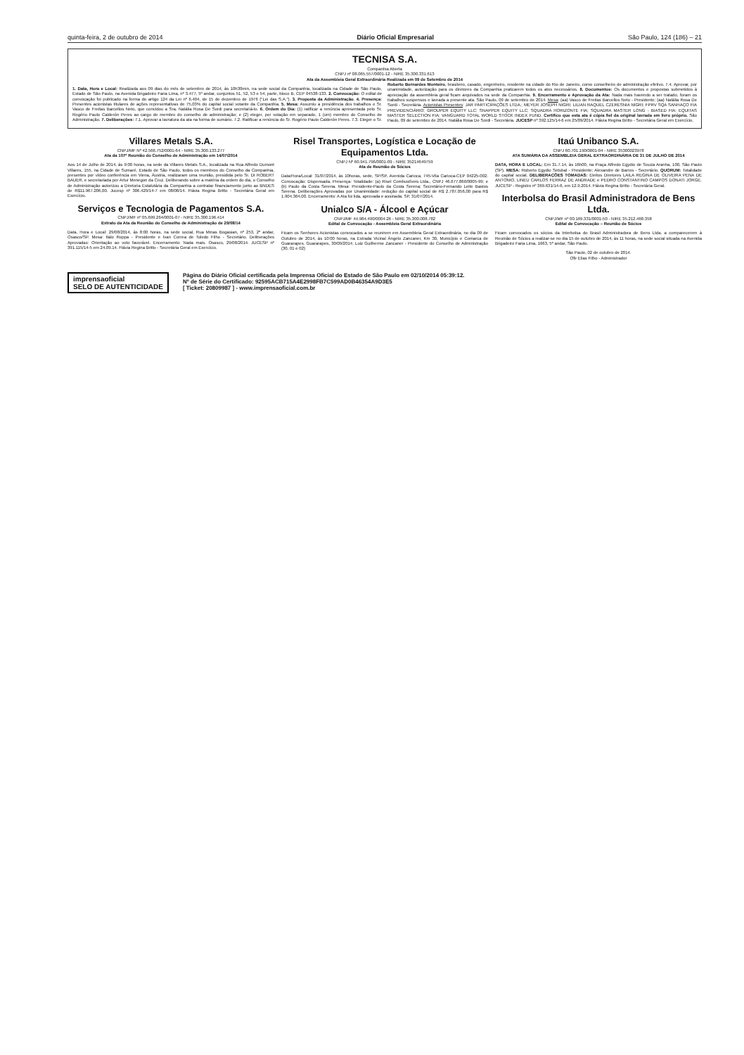quinta-feira, 2 de outubro de 2014 Diário Oficial Empresarial São Paulo, 124 (186) – 21
TECNISA S.A.
Companhia Aberta
CNPJ nº 08.065.557/0001-12 - NIRE 35.300.331.613
Ata da Assembleia Geral Extraordinária Realizada em 09 de Setembro de 2014
1. Data, Hora e Local: Realizada aos 09 dias do mês de setembro de 2014, às 10h30min, na sede social da Companhia, localizada na Cidade de São Paulo, Estado de São Paulo, na Avenida Brigadeiro Faria Lima, nº 3.477, 5º andar, conjuntos 51, 52, 53 e 54, parte, bloco B, CEP 04538-133. 2. Convocação: O edital de convocação foi publicado na forma do artigo 124 da Lei nº 6.404, de 15 de dezembro de 1976 ("Lei das S.A."). 3. Proposta da Administração. 4. Presença: Presentes acionistas titulares de ações representativas de 75,03% do capital social votante da Companhia. 5. Mesa: Assumiu a presidência dos trabalhos o Sr. Vasco de Freitas Barcellos Neto, que convidou a Sra. Natália Rosa De Sordi para secretariá-lo. 6. Ordem do Dia: (1) ratificar a renúncia apresentada pelo Sr. Rogério Paulo Calderón Peres ao cargo de membro do conselho de administração; e (2) eleger, por votação em separado, 1 (um) membro do Conselho de Administração. 7. Deliberações: 7.1. Aprovar a lavratura da ata na forma de sumário. 7.2. Ratificar a renúncia do Sr. Rogério Paulo Calderón Peres. 7.3. Eleger o Sr. Roberto Bernardes Monteiro, brasileiro, casado, engenheiro, residente na cidade do Rio de Janeiro, como conselheiro de administração efetivo. 7.4. Aprovar, por unanimidade, autorização para os diretores da Companhia praticarem todos os atos necessários. 8. Documentos: Os documentos e propostas submetidos à apreciação da assembleia geral ficam arquivados na sede da Companhia. 9. Encerramento e Aprovação da Ata: Nada mais havendo a ser tratado, foram os trabalhos suspensos e lavrada a presente ata. São Paulo, 09 de setembro de 2014. Mesa: (aa) Vasco de Freitas Barcellos Neto - Presidente; (aa) Natália Rosa De Sordi - Secretária. Acionistas Presentes: JAR PARTICIPAÇÕES LTDA.; MEYER JOSEPH NIGRI; LILIAN RAQUEL CZERESNIA NIGRI; FPRV SQA SANHAÇO FIA PREVIDENCIÁRIO; GROUPER EQUITY LLC; SNAPPER EQUITY LLC; SQUADRA HORIZONTE FIA; SQUADRA MASTER LONG - BIASED FIA; EQUITAS MASTER SELECTION FIA; VANGUARD TOTAL WORLD STOCK INDEX FUND. Certifico que esta ata é cópia fiel da original lavrada em livro próprio. São Paulo, 09 de setembro de 2014. Natália Rosa De Sordi - Secretária. JUCESP nº 392.125/14-6 em 25/09/2014. Flávia Regina Britto - Secretária Geral em Exercício.
Villares Metals S.A.
CNPJ/MF Nº 42.566.752/0001-64 - NIRE 35.300.133.277
Ata da 107ª Reunião do Conselho de Administração em 14/07/2014
Aos 14 de Julho de 2014, às 9:00 horas, na sede da Villares Metals S.A., localizada na Rua Alfredo Dumont Villares, 155, na Cidade de Sumaré, Estado de São Paulo, todos os membros do Conselho da Companhia, presentes por vídeo conferência em Viena, Áustria, realizaram uma reunião, presidida pelo Sr. DI ROBERT BAUER, e secretariada por Artur Menegon da Cruz. Deliberando sobre a matéria da ordem do dia, o Conselho de Administração autorizou a Diretoria Estatutária da Companhia a contratar financiamento junto ao BNDES de R$11.967.206,00. Jucesp nº 306.429/14-7 em 08/08/14. Flávia Regina Britto - Secretária Geral em Exercício.
Serviços e Tecnologia de Pagamentos S.A.
CNPJ/MF nº 05.699.264/0001-07 - NIRE 35.300.196.414
Extrato da Ata da Reunião do Conselho de Administração de 29/08/14
Data, Hora e Local: 29/08/2014, às 8:00 horas, na sede social, Rua Minas Bogasian, nº 253, 2º andar, Osasco/SP. Mesa: Italo Roppa - Presidente e Ivan Correa de Toledo Filho - Secretário. Deliberações Aprovadas: Orientação ao voto favorável. Encerramento: Nada mais. Osasco, 29/08/2014. JUCESP nº 391.115/14-5 em 24.09.14. Flávia Regina Britto - Secretária Geral em Exercício.
Risel Transportes, Logística e Locação de Equipamentos Ltda.
CNPJ Nº 60.941.796/0001-09 - NIRE 35214649759
Ata de Reunião de Sócios
Data/Hora/Local: 31/07/2014, às 10horas, sede, SP/SP, Avenida Carioca, 745-Vila Carioca-CEP 04225-002. Convocação: Dispensada. Presença: Totalidade: (a) Risel Combustíveis Ltda., CNPJ 46.677.860/0005-99; e (b) Paulo da Costa Serena. Mesa: Presidente-Paulo da Costa Serena; Secretário-Fernando Leite Bastos Serena. Deliberações Aprovadas por Unanimidade: redução do capital social de R$ 2.787.056,00 para R$ 1.904.364,00. Encerramento: A Ata foi lida, aprovada e assinada. SP, 31/07/2014.
Unialco S/A - Álcool e Açúcar
CNPJ/MF 44.984.490/0004-26 - NIRE 35.300.008.782
Edital de Convocação - Assembleia Geral Extraordinária
Ficam os Senhores Acionistas convocados a se reunirem em Assembleia Geral Extraordinária, no dia 09 de Outubro de 2014, às 10:00 horas, na Estrada Vicinal Ângelo Zancaner, Km 30, Município e Comarca de Guararapes. Guararapes, 30/09/2014. Luiz Guilherme Zancaner - Presidente do Conselho de Administração (30, 01 e 02)
Itaú Unibanco S.A.
CNPJ 60.701.190/0001-04 - NIRE 35300023978
ATA SUMÁRIA DA ASSEMBLEIA GERAL EXTRAORDINÁRIA DE 31 DE JULHO DE 2014
DATA, HORA E LOCAL: Em 31.7.14, às 16h00, na Praça Alfredo Egydio de Souza Aranha, 100, São Paulo (SP). MESA: Roberto Egydio Setubal - Presidente; Alexandre de Barros - Secretário. QUORUM: Totalidade do capital social. DELIBERAÇÕES TOMADAS: Eleitos Diretores LAILA REGINA DE OLIVEIRA PENA DE ANTONIO, LINEU CARLOS FERRAZ DE ANDRADE e PEDRO CONSTANTINO CAMPOS DONATI JORGE. JUCESP - Registro nº 369.631/14-6, em 12.9.2014. Flávia Regina Britto - Secretária Geral.
Interbolsa do Brasil Administradora de Bens Ltda.
CNPJ/MF nº 00.169.331/0001-50 - NIRE 35.212.468.358
Edital de Convocação – Reunião de Sócios
Ficam convocados os sócios da Interbolsa do Brasil Administradora de Bens Ltda. a comparecerem à Reunião de Sócios a realizar-se no dia 15 de outubro de 2014, às 11 horas, na sede social situada na Avenida Brigadeiro Faria Lima, 1663, 5º andar, São Paulo.
São Paulo, 02 de outubro de 2014.
Ofir Elias Filho - Administrador
imprensaoficial
SELO DE AUTENTICIDADE
Página do Diário Oficial certificada pela Imprensa Oficial do Estado de São Paulo em 02/10/2014 05:39:12.
Nº de Série do Certificado: 92595ACB715A4E2998FB7C599AD0B46354A9D3E5
[ Ticket: 20809987 ] - www.imprensaoficial.com.br